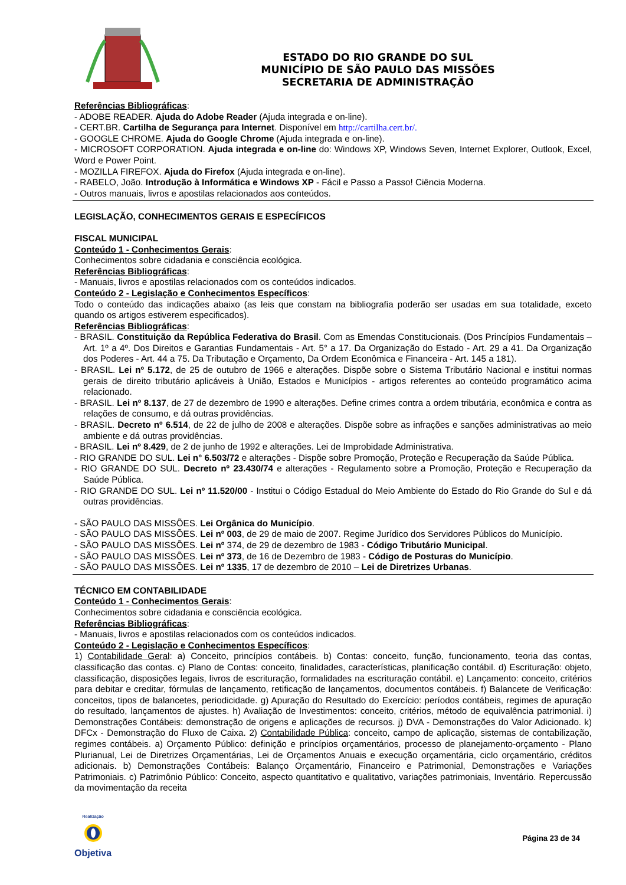ESTADO DO RIO GRANDE DO SUL
MUNICÍPIO DE SÃO PAULO DAS MISSÕES
SECRETARIA DE ADMINISTRAÇÃO
Referências Bibliográficas:
- ADOBE READER. Ajuda do Adobe Reader (Ajuda integrada e on-line).
- CERT.BR. Cartilha de Segurança para Internet. Disponível em http://cartilha.cert.br/.
- GOOGLE CHROME. Ajuda do Google Chrome (Ajuda integrada e on-line).
- MICROSOFT CORPORATION. Ajuda integrada e on-line do: Windows XP, Windows Seven, Internet Explorer, Outlook, Excel, Word e Power Point.
- MOZILLA FIREFOX. Ajuda do Firefox (Ajuda integrada e on-line).
- RABELO, João. Introdução à Informática e Windows XP - Fácil e Passo a Passo! Ciência Moderna.
- Outros manuais, livros e apostilas relacionados aos conteúdos.
LEGISLAÇÃO, CONHECIMENTOS GERAIS E ESPECÍFICOS
FISCAL MUNICIPAL
Conteúdo 1 - Conhecimentos Gerais:
Conhecimentos sobre cidadania e consciência ecológica.
Referências Bibliográficas:
- Manuais, livros e apostilas relacionados com os conteúdos indicados.
Conteúdo 2 - Legislação e Conhecimentos Específicos:
Todo o conteúdo das indicações abaixo (as leis que constam na bibliografia poderão ser usadas em sua totalidade, exceto quando os artigos estiverem especificados).
Referências Bibliográficas:
- BRASIL. Constituição da República Federativa do Brasil. Com as Emendas Constitucionais. (Dos Princípios Fundamentais – Art. 1º a 4º. Dos Direitos e Garantias Fundamentais - Art. 5° a 17. Da Organização do Estado - Art. 29 a 41. Da Organização dos Poderes - Art. 44 a 75. Da Tributação e Orçamento, Da Ordem Econômica e Financeira - Art. 145 a 181).
- BRASIL. Lei nº 5.172, de 25 de outubro de 1966 e alterações. Dispõe sobre o Sistema Tributário Nacional e institui normas gerais de direito tributário aplicáveis à União, Estados e Municípios - artigos referentes ao conteúdo programático acima relacionado.
- BRASIL. Lei nº 8.137, de 27 de dezembro de 1990 e alterações. Define crimes contra a ordem tributária, econômica e contra as relações de consumo, e dá outras providências.
- BRASIL. Decreto nº 6.514, de 22 de julho de 2008 e alterações. Dispõe sobre as infrações e sanções administrativas ao meio ambiente e dá outras providências.
- BRASIL. Lei nº 8.429, de 2 de junho de 1992 e alterações. Lei de Improbidade Administrativa.
- RIO GRANDE DO SUL. Lei n° 6.503/72 e alterações - Dispõe sobre Promoção, Proteção e Recuperação da Saúde Pública.
- RIO GRANDE DO SUL. Decreto nº 23.430/74 e alterações - Regulamento sobre a Promoção, Proteção e Recuperação da Saúde Pública.
- RIO GRANDE DO SUL. Lei nº 11.520/00 - Institui o Código Estadual do Meio Ambiente do Estado do Rio Grande do Sul e dá outras providências.
- SÃO PAULO DAS MISSÕES. Lei Orgânica do Município.
- SÃO PAULO DAS MISSÕES. Lei nº 003, de 29 de maio de 2007. Regime Jurídico dos Servidores Públicos do Município.
- SÃO PAULO DAS MISSÕES. Lei nº 374, de 29 de dezembro de 1983 - Código Tributário Municipal.
- SÃO PAULO DAS MISSÕES. Lei nº 373, de 16 de Dezembro de 1983 - Código de Posturas do Município.
- SÃO PAULO DAS MISSÕES. Lei nº 1335, 17 de dezembro de 2010 – Lei de Diretrizes Urbanas.
TÉCNICO EM CONTABILIDADE
Conteúdo 1 - Conhecimentos Gerais:
Conhecimentos sobre cidadania e consciência ecológica.
Referências Bibliográficas:
- Manuais, livros e apostilas relacionados com os conteúdos indicados.
Conteúdo 2 - Legislação e Conhecimentos Específicos:
1) Contabilidade Geral: a) Conceito, princípios contábeis. b) Contas: conceito, função, funcionamento, teoria das contas, classificação das contas. c) Plano de Contas: conceito, finalidades, características, planificação contábil. d) Escrituração: objeto, classificação, disposições legais, livros de escrituração, formalidades na escrituração contábil. e) Lançamento: conceito, critérios para debitar e creditar, fórmulas de lançamento, retificação de lançamentos, documentos contábeis. f) Balancete de Verificação: conceitos, tipos de balancetes, periodicidade. g) Apuração do Resultado do Exercício: períodos contábeis, regimes de apuração do resultado, lançamentos de ajustes. h) Avaliação de Investimentos: conceito, critérios, método de equivalência patrimonial. i) Demonstrações Contábeis: demonstração de origens e aplicações de recursos. j) DVA - Demonstrações do Valor Adicionado. k) DFCx - Demonstração do Fluxo de Caixa. 2) Contabilidade Pública: conceito, campo de aplicação, sistemas de contabilização, regimes contábeis. a) Orçamento Público: definição e princípios orçamentários, processo de planejamento-orçamento - Plano Plurianual, Lei de Diretrizes Orçamentárias, Lei de Orçamentos Anuais e execução orçamentária, ciclo orçamentário, créditos adicionais. b) Demonstrações Contábeis: Balanço Orçamentário, Financeiro e Patrimonial, Demonstrações e Variações Patrimoniais. c) Patrimônio Público: Conceito, aspecto quantitativo e qualitativo, variações patrimoniais, Inventário. Repercussão da movimentação da receita
Realização
Objetiva
Página 23 de 34